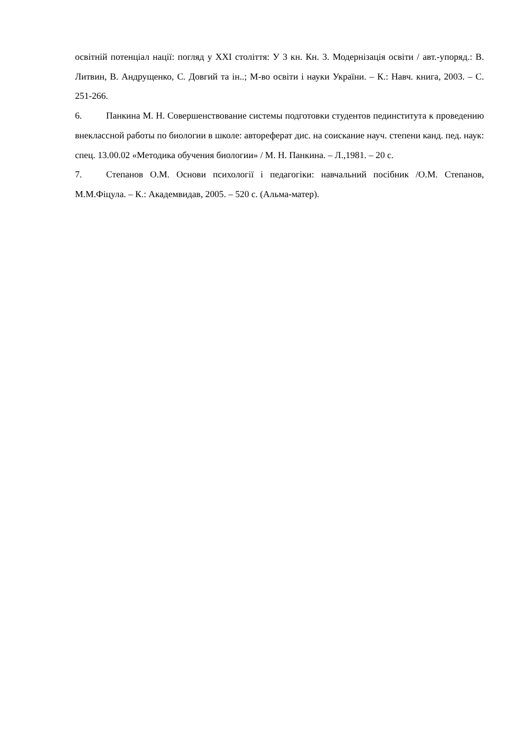освітній потенціал нації: погляд у XXI століття: У 3 кн. Кн. 3. Модернізація освіти / авт.-упоряд.: В. Литвин, В. Андрущенко, С. Довгий та ін..; М-во освіти і науки України. – К.: Навч. книга, 2003. – С. 251-266.
6. Панкина М. Н. Совершенствование системы подготовки студентов пединститута к проведению внеклассной работы по биологии в школе: автореферат дис. на соискание науч. степени канд. пед. наук: спец. 13.00.02 «Методика обучения биологии» / М. Н. Панкина. – Л.,1981. – 20 с.
7. Степанов О.М. Основи психології і педагогіки: навчальний посібник /О.М. Степанов, М.М.Фіцула. – К.: Академвидав, 2005. – 520 с. (Альма-матер).